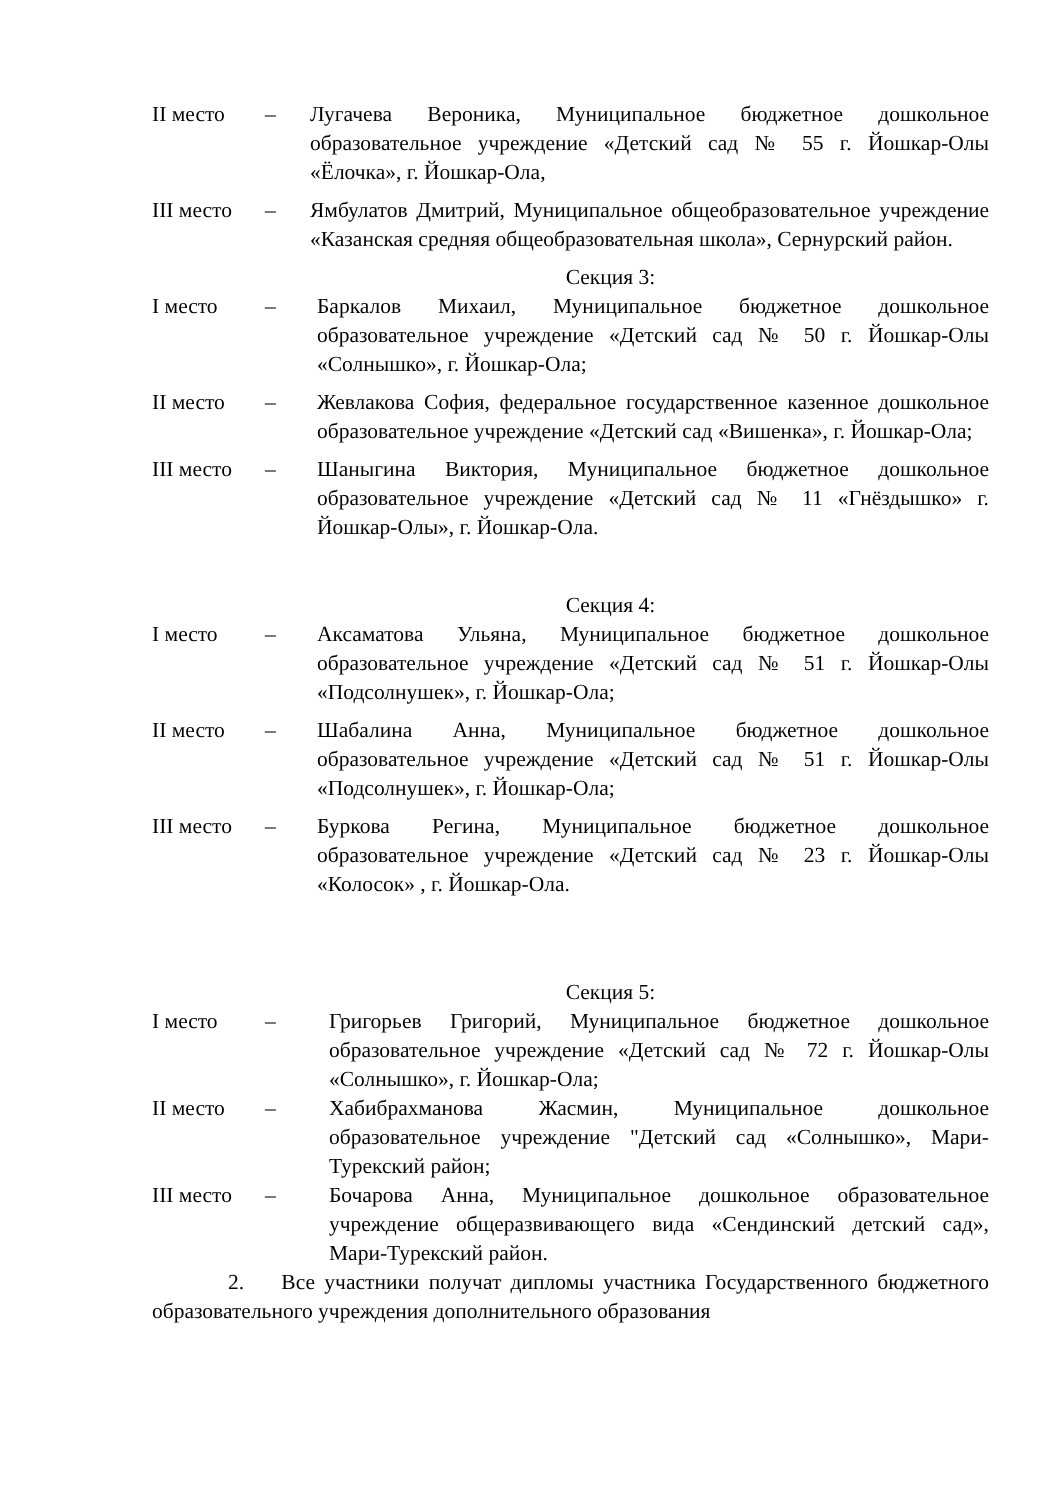II место – Лугачева Вероника, Муниципальное бюджетное дошкольное образовательное учреждение «Детский сад № 55 г. Йошкар-Олы «Ёлочка», г. Йошкар-Ола,
III место
– Ямбулатов Дмитрий, Муниципальное общеобразовательное учреждение «Казанская средняя общеобразовательная школа», Сернурский район.
Секция 3:
I место – Баркалов Михаил, Муниципальное бюджетное дошкольное образовательное учреждение «Детский сад № 50 г. Йошкар-Олы «Солнышко», г. Йошкар-Ола;
II место – Жевлакова София, федеральное государственное казенное дошкольное образовательное учреждение «Детский сад «Вишенка», г. Йошкар-Ола;
III место
– Шаныгина Виктория, Муниципальное бюджетное дошкольное образовательное учреждение «Детский сад № 11 «Гнёздышко» г. Йошкар-Олы», г. Йошкар-Ола.
Секция 4:
I место – Аксаматова Ульяна, Муниципальное бюджетное дошкольное образовательное учреждение «Детский сад № 51 г. Йошкар-Олы «Подсолнушек», г. Йошкар-Ола;
II место – Шабалина Анна, Муниципальное бюджетное дошкольное образовательное учреждение «Детский сад № 51 г. Йошкар-Олы «Подсолнушек», г. Йошкар-Ола;
III место
– Буркова Регина, Муниципальное бюджетное дошкольное образовательное учреждение «Детский сад № 23 г. Йошкар-Олы «Колосок» , г. Йошкар-Ола.
Секция 5:
I место – Григорьев Григорий, Муниципальное бюджетное дошкольное образовательное учреждение «Детский сад № 72 г. Йошкар-Олы «Солнышко», г. Йошкар-Ола;
II место – Хабибрахманова Жасмин, Муниципальное дошкольное образовательное учреждение "Детский сад «Солнышко», Мари-Турекский район;
III место
– Бочарова Анна, Муниципальное дошкольное образовательное учреждение общеразвивающего вида «Сендинский детский сад», Мари-Турекский район.
2. Все участники получат дипломы участника Государственного бюджетного образовательного учреждения дополнительного образования